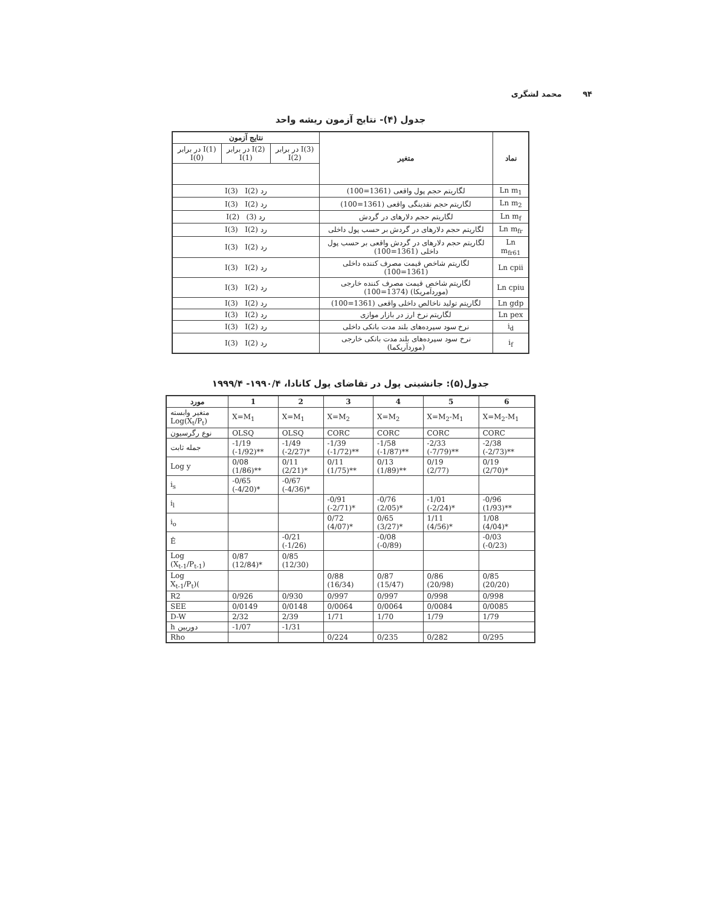۹۴ محمد لشگری
جدول (۴)- نتایج آزمون ریشه واحد
| نماد | متغیر | نتایج آزمون | | |
| --- | --- | --- | --- | --- |
| | | I(3) در برابر I(2) | I(2) در برابر I(1) | I(1) در برابر I(0) |
| Ln m<sub>1</sub> | لگاریتم حجم پول واقعی (1361=100) | رد I(3) I(2) | | |
| Ln m<sub>2</sub> | لگاریتم حجم نقدینگی واقعی (1361=100) | رد I(3) I(2) | | |
| Ln m<sub>f</sub> | لگاریتم حجم دلارهای در گردش | رد (3) I(2) | | |
| Ln m<sub>fr</sub> | لگاریتم حجم دلارهای در گردش بر حسب پول داخلی | رد I(3) I(2) | | |
| Ln m<sub>fr61</sub> | لگاریتم حجم دلارهای در گردش واقعی بر حسب پول داخلی (1361=100) | رد I(3) I(2) | | |
| Ln cpii | لگاریتم شاخص قیمت مصرف کننده داخلی (1361=100) | رد I(3) I(2) | | |
| Ln cpiu | لگاریتم شاخص قیمت مصرف کننده خارجی (موردآمریکا) (1374=100) | رد I(3) I(2) | | |
| Ln gdp | لگاریتم تولید ناخالص داخلی واقعی (1361=100) | رد I(3) I(2) | | |
| Ln pex | لگاریتم نرخ ارز در بازار موازی | رد I(3) I(2) | | |
| i<sub>d</sub> | نرخ سود سپرده‌های بلند مدت بانکی داخلی | رد I(3) I(2) | | |
| i<sub>f</sub> | نرخ سود سپرده‌های بلند مدت بانکی خارجی (موردآریکما) | رد I(3) I(2) | | |
جدول(۵): جانشینی پول در تقاضای پول کانادا، ۱۹۹۰/۴- ۱۹۹۹/۴
| مورد | 1 | 2 | 3 | 4 | 5 | 6 |
| --- | --- | --- | --- | --- | --- | --- |
| متغیر وابسته Log(X<sub>t</sub>/P<sub>t</sub>) | X=M<sub>1</sub> | X=M<sub>1</sub> | X=M<sub>2</sub> | X=M<sub>2</sub> | X=M<sub>2</sub>-M<sub>1</sub> | X=M<sub>2</sub>-M<sub>1</sub> |
| نوع رگرسیون | OLSQ | OLSQ | CORC | CORC | CORC | CORC |
| جمله ثابت | -1/19 (-1/92)** | -1/49 (-2/27)* | -1/39 (-1/72)** | -1/58 (-1/87)** | -2/33 (-7/79)** | -2/38 (-2/73)** |
| Log y | 0/08 (1/86)** | 0/11 (2/21)* | 0/11 (1/75)** | 0/13 (1/89)** | 0/19 (2/77) | 0/19 (2/70)* |
| i<sub>s</sub> | -0/65 (-4/20)* | -0/67 (-4/36)* | | | | |
| i<sub>l</sub> | | | -0/91 (-2/71)* | -0/76 (2/05)* | -1/01 (-2/24)* | -0/96 (1/93)** |
| i<sub>o</sub> | | | 0/72 (4/07)* | 0/65 (3/27)* | 1/11 (4/56)* | 1/08 (4/04)* |
| Ê | | -0/21 (-1/26) | | -0/08 (-0/89) | | -0/03 (-0/23) |
| Log (X<sub>t-1</sub>/P<sub>t-1</sub>) | 0/87 (12/84)* | 0/85 (12/30) | | | | |
| Log X<sub>t-1</sub>/P<sub>t</sub>)( | | | 0/88 (16/34) | 0/87 (15/47) | 0/86 (20/98) | 0/85 (20/20) |
| R2 | 0/926 | 0/930 | 0/997 | 0/997 | 0/998 | 0/998 |
| SEE | 0/0149 | 0/0148 | 0/0064 | 0/0064 | 0/0084 | 0/0085 |
| D-W | 2/32 | 2/39 | 1/71 | 1/70 | 1/79 | 1/79 |
| h دوربین | -1/07 | -1/31 | | | | |
| Rho | | | 0/224 | 0/235 | 0/282 | 0/295 |